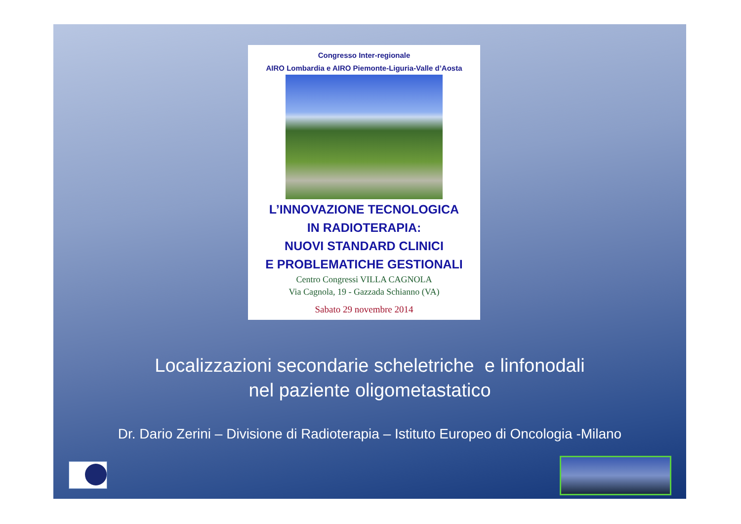Congresso Inter-regionale
AIRO Lombardia e AIRO Piemonte-Liguria-Valle d’Aosta
L’INNOVAZIONE TECNOLOGICA
IN RADIOTERAPIA:
NUOVI STANDARD CLINICI
E PROBLEMATICHE GESTIONALI
Centro Congressi VILLA CAGNOLA
Via Cagnola, 19 - Gazzada Schianno (VA)
Sabato 29 novembre 2014
Localizzazioni secondarie scheletriche e linfonodali
nel paziente oligometastatico
Dr. Dario Zerini – Divisione di Radioterapia – Istituto Europeo di Oncologia -Milano